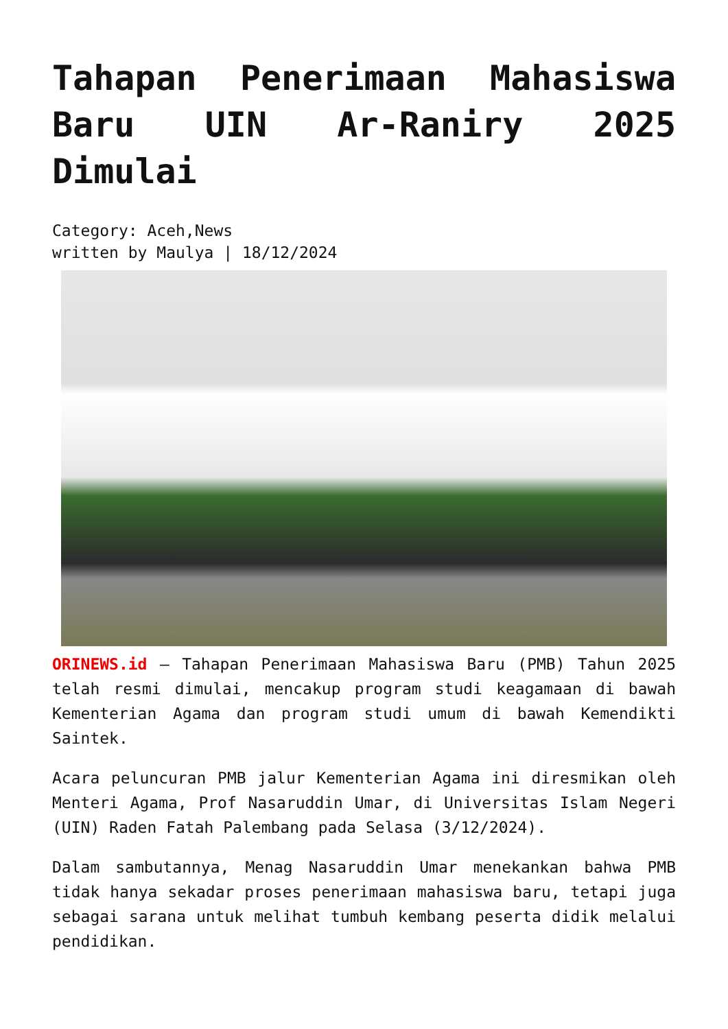Tahapan Penerimaan Mahasiswa Baru UIN Ar-Raniry 2025 Dimulai
Category: Aceh,News
written by Maulya | 18/12/2024
ORINEWS.id – Tahapan Penerimaan Mahasiswa Baru (PMB) Tahun 2025 telah resmi dimulai, mencakup program studi keagamaan di bawah Kementerian Agama dan program studi umum di bawah Kemendikti Saintek.
Acara peluncuran PMB jalur Kementerian Agama ini diresmikan oleh Menteri Agama, Prof Nasaruddin Umar, di Universitas Islam Negeri (UIN) Raden Fatah Palembang pada Selasa (3/12/2024).
Dalam sambutannya, Menag Nasaruddin Umar menekankan bahwa PMB tidak hanya sekadar proses penerimaan mahasiswa baru, tetapi juga sebagai sarana untuk melihat tumbuh kembang peserta didik melalui pendidikan.